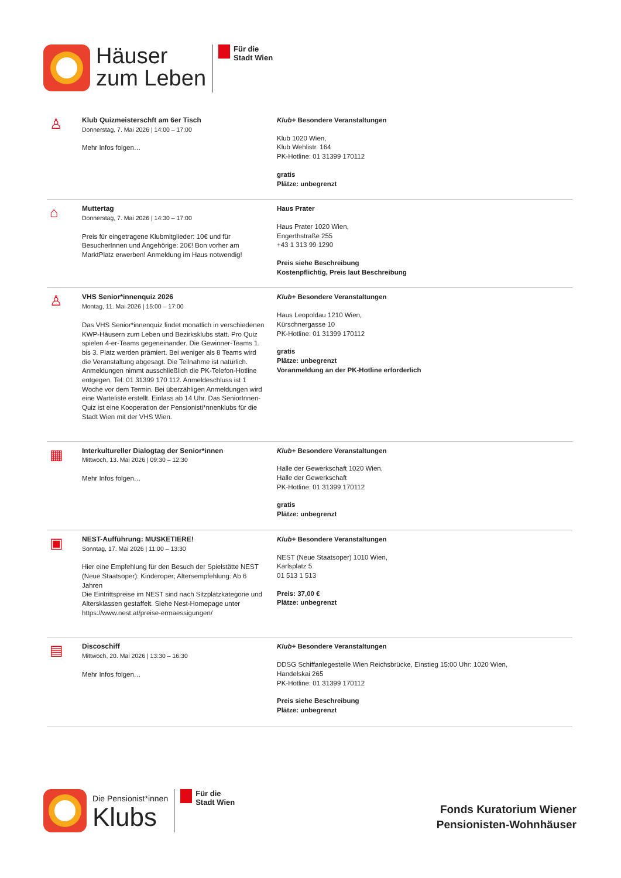Häuser
zum Leben
Für die
Stadt Wien
♙
Klub Quizmeisterschft am 6er Tisch
Donnerstag, 7. Mai 2026 | 14:00 – 17:00
Mehr Infos folgen…
Klub+ Besondere Veranstaltungen
Klub 1020 Wien,
Klub Wehlistr. 164
PK-Hotline: 01 31399 170112
gratis
Plätze: unbegrenzt
⌂
Muttertag
Donnerstag, 7. Mai 2026 | 14:30 – 17:00
Preis für eingetragene Klubmitglieder: 10€ und für BesucherInnen und Angehörige: 20€! Bon vorher am MarktPlatz erwerben! Anmeldung im Haus notwendig!
Haus Prater
Haus Prater 1020 Wien,
Engerthstraße 255
+43 1 313 99 1290
Preis siehe Beschreibung
Kostenpflichtig, Preis laut Beschreibung
♙
VHS Senior*innenquiz 2026
Montag, 11. Mai 2026 | 15:00 – 17:00
Das VHS Senior*innenquiz findet monatlich in verschiedenen KWP-Häusern zum Leben und Bezirksklubs statt. Pro Quiz spielen 4-er-Teams gegeneinander. Die Gewinner-Teams 1. bis 3. Platz werden prämiert. Bei weniger als 8 Teams wird die Veranstaltung abgesagt. Die Teilnahme ist natürlich. Anmeldungen nimmt ausschließlich die PK-Telefon-Hotline entgegen. Tel: 01 31399 170 112. Anmeldeschluss ist 1 Woche vor dem Termin. Bei überzähligen Anmeldungen wird eine Warteliste erstellt. Einlass ab 14 Uhr. Das SeniorInnen-Quiz ist eine Kooperation der Pensionisti*nnenklubs für die Stadt Wien mit der VHS Wien.
Klub+ Besondere Veranstaltungen
Haus Leopoldau 1210 Wien,
Kürschnergasse 10
PK-Hotline: 01 31399 170112
gratis
Plätze: unbegrenzt
Voranmeldung an der PK-Hotline erforderlich
▦
Interkultureller Dialogtag der Senior*innen
Mittwoch, 13. Mai 2026 | 09:30 – 12:30
Mehr Infos folgen…
Klub+ Besondere Veranstaltungen
Halle der Gewerkschaft 1020 Wien,
Halle der Gewerkschaft
PK-Hotline: 01 31399 170112
gratis
Plätze: unbegrenzt
▣
NEST-Aufführung: MUSKETIERE!
Sonntag, 17. Mai 2026 | 11:00 – 13:30
Hier eine Empfehlung für den Besuch der Spielstätte NEST (Neue Staatsoper): Kinderoper; Altersempfehlung: Ab 6 Jahren
Die Eintrittspreise im NEST sind nach Sitzplatzkategorie und Altersklassen gestaffelt. Siehe Nest-Homepage unter https://www.nest.at/preise-ermaessigungen/
Klub+ Besondere Veranstaltungen
NEST (Neue Staatsoper) 1010 Wien,
Karlsplatz 5
01 513 1 513
Preis: 37,00 €
Plätze: unbegrenzt
▤
Discoschiff
Mittwoch, 20. Mai 2026 | 13:30 – 16:30
Mehr Infos folgen…
Klub+ Besondere Veranstaltungen
DDSG Schiffanlegestelle Wien Reichsbrücke, Einstieg 15:00 Uhr: 1020 Wien,
Handelskai 265
PK-Hotline: 01 31399 170112
Preis siehe Beschreibung
Plätze: unbegrenzt
Die Pensionist*innen
Klubs
Für die
Stadt Wien
Fonds Kuratorium Wiener
Pensionisten-Wohnhäuser